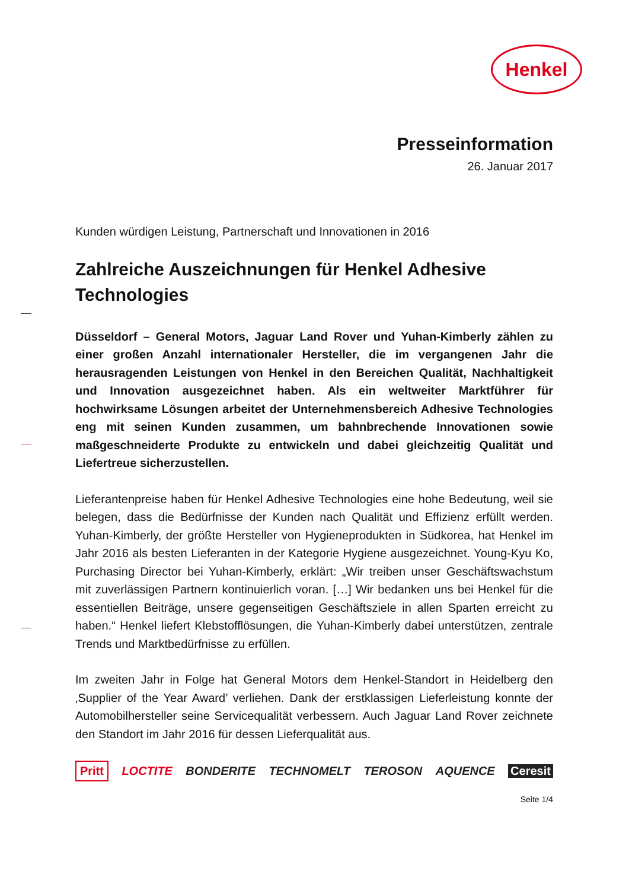Henkel
Presseinformation
26. Januar 2017
Kunden würdigen Leistung, Partnerschaft und Innovationen in 2016
Zahlreiche Auszeichnungen für Henkel Adhesive Technologies
Düsseldorf – General Motors, Jaguar Land Rover und Yuhan-Kimberly zählen zu einer großen Anzahl internationaler Hersteller, die im vergangenen Jahr die herausragenden Leistungen von Henkel in den Bereichen Qualität, Nachhaltigkeit und Innovation ausgezeichnet haben. Als ein weltweiter Marktführer für hochwirksame Lösungen arbeitet der Unternehmensbereich Adhesive Technologies eng mit seinen Kunden zusammen, um bahnbrechende Innovationen sowie maßgeschneiderte Produkte zu entwickeln und dabei gleichzeitig Qualität und Liefertreue sicherzustellen.
Lieferantenpreise haben für Henkel Adhesive Technologies eine hohe Bedeutung, weil sie belegen, dass die Bedürfnisse der Kunden nach Qualität und Effizienz erfüllt werden. Yuhan-Kimberly, der größte Hersteller von Hygieneprodukten in Südkorea, hat Henkel im Jahr 2016 als besten Lieferanten in der Kategorie Hygiene ausgezeichnet. Young-Kyu Ko, Purchasing Director bei Yuhan-Kimberly, erklärt: „Wir treiben unser Geschäftswachstum mit zuverlässigen Partnern kontinuierlich voran. […] Wir bedanken uns bei Henkel für die essentiellen Beiträge, unsere gegenseitigen Geschäftsziele in allen Sparten erreicht zu haben.“ Henkel liefert Klebstofflösungen, die Yuhan-Kimberly dabei unterstützen, zentrale Trends und Marktbedürfnisse zu erfüllen.
Im zweiten Jahr in Folge hat General Motors dem Henkel-Standort in Heidelberg den ‚Supplier of the Year Award’ verliehen. Dank der erstklassigen Lieferleistung konnte der Automobilhersteller seine Servicequalität verbessern. Auch Jaguar Land Rover zeichnete den Standort im Jahr 2016 für dessen Lieferqualität aus.
Pritt LOCTITE BONDERITE TECHNOMELT TEROSON AQUENCE Ceresit
Seite 1/4